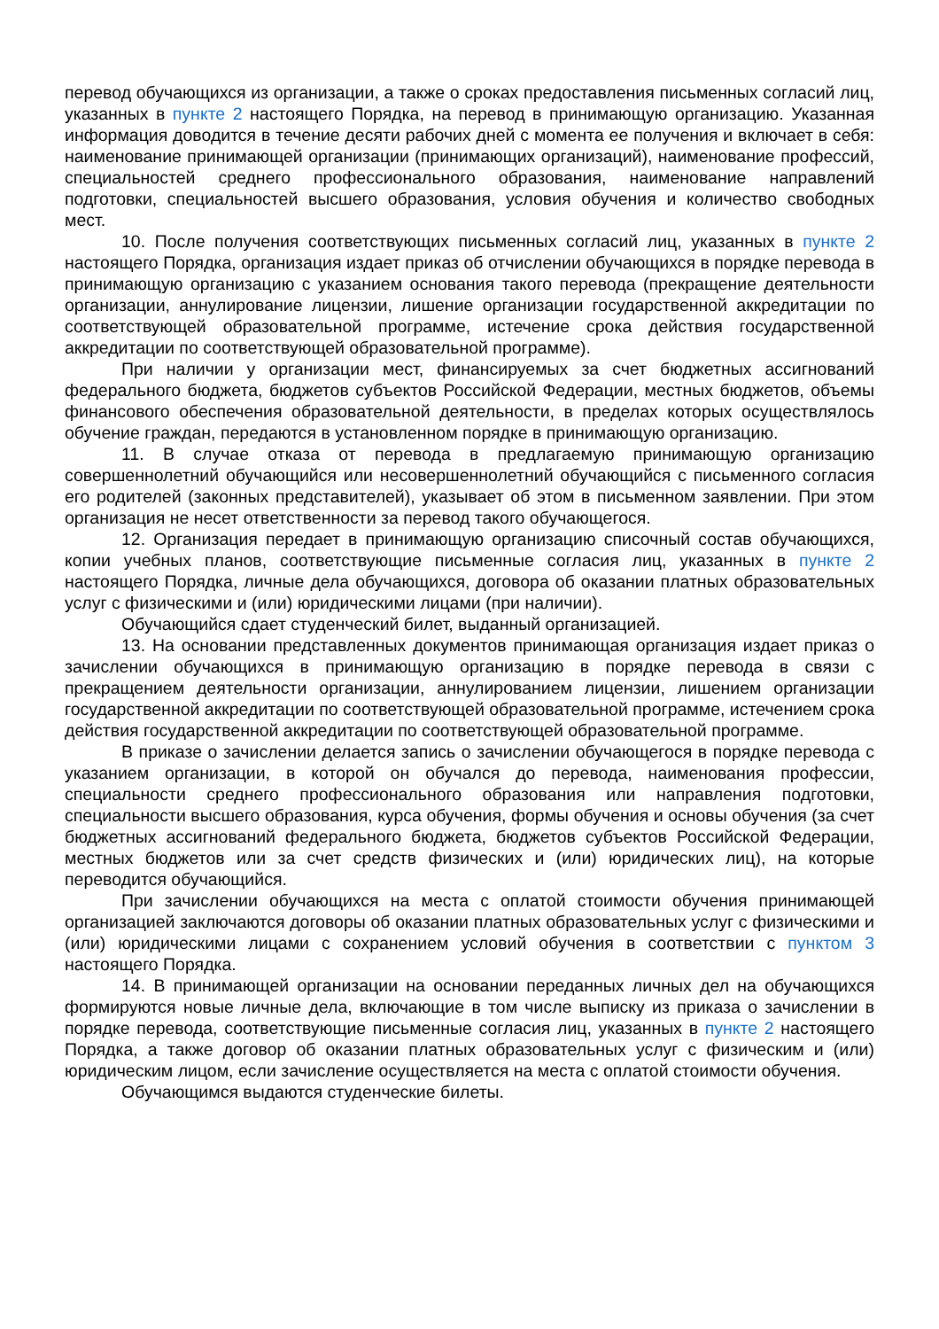перевод обучающихся из организации, а также о сроках предоставления письменных согласий лиц, указанных в пункте 2 настоящего Порядка, на перевод в принимающую организацию. Указанная информация доводится в течение десяти рабочих дней с момента ее получения и включает в себя: наименование принимающей организации (принимающих организаций), наименование профессий, специальностей среднего профессионального образования, наименование направлений подготовки, специальностей высшего образования, условия обучения и количество свободных мест.
10. После получения соответствующих письменных согласий лиц, указанных в пункте 2 настоящего Порядка, организация издает приказ об отчислении обучающихся в порядке перевода в принимающую организацию с указанием основания такого перевода (прекращение деятельности организации, аннулирование лицензии, лишение организации государственной аккредитации по соответствующей образовательной программе, истечение срока действия государственной аккредитации по соответствующей образовательной программе).
При наличии у организации мест, финансируемых за счет бюджетных ассигнований федерального бюджета, бюджетов субъектов Российской Федерации, местных бюджетов, объемы финансового обеспечения образовательной деятельности, в пределах которых осуществлялось обучение граждан, передаются в установленном порядке в принимающую организацию.
11. В случае отказа от перевода в предлагаемую принимающую организацию совершеннолетний обучающийся или несовершеннолетний обучающийся с письменного согласия его родителей (законных представителей), указывает об этом в письменном заявлении. При этом организация не несет ответственности за перевод такого обучающегося.
12. Организация передает в принимающую организацию списочный состав обучающихся, копии учебных планов, соответствующие письменные согласия лиц, указанных в пункте 2 настоящего Порядка, личные дела обучающихся, договора об оказании платных образовательных услуг с физическими и (или) юридическими лицами (при наличии).
Обучающийся сдает студенческий билет, выданный организацией.
13. На основании представленных документов принимающая организация издает приказ о зачислении обучающихся в принимающую организацию в порядке перевода в связи с прекращением деятельности организации, аннулированием лицензии, лишением организации государственной аккредитации по соответствующей образовательной программе, истечением срока действия государственной аккредитации по соответствующей образовательной программе.
В приказе о зачислении делается запись о зачислении обучающегося в порядке перевода с указанием организации, в которой он обучался до перевода, наименования профессии, специальности среднего профессионального образования или направления подготовки, специальности высшего образования, курса обучения, формы обучения и основы обучения (за счет бюджетных ассигнований федерального бюджета, бюджетов субъектов Российской Федерации, местных бюджетов или за счет средств физических и (или) юридических лиц), на которые переводится обучающийся.
При зачислении обучающихся на места с оплатой стоимости обучения принимающей организацией заключаются договоры об оказании платных образовательных услуг с физическими и (или) юридическими лицами с сохранением условий обучения в соответствии с пунктом 3 настоящего Порядка.
14. В принимающей организации на основании переданных личных дел на обучающихся формируются новые личные дела, включающие в том числе выписку из приказа о зачислении в порядке перевода, соответствующие письменные согласия лиц, указанных в пункте 2 настоящего Порядка, а также договор об оказании платных образовательных услуг с физическим и (или) юридическим лицом, если зачисление осуществляется на места с оплатой стоимости обучения.
Обучающимся выдаются студенческие билеты.